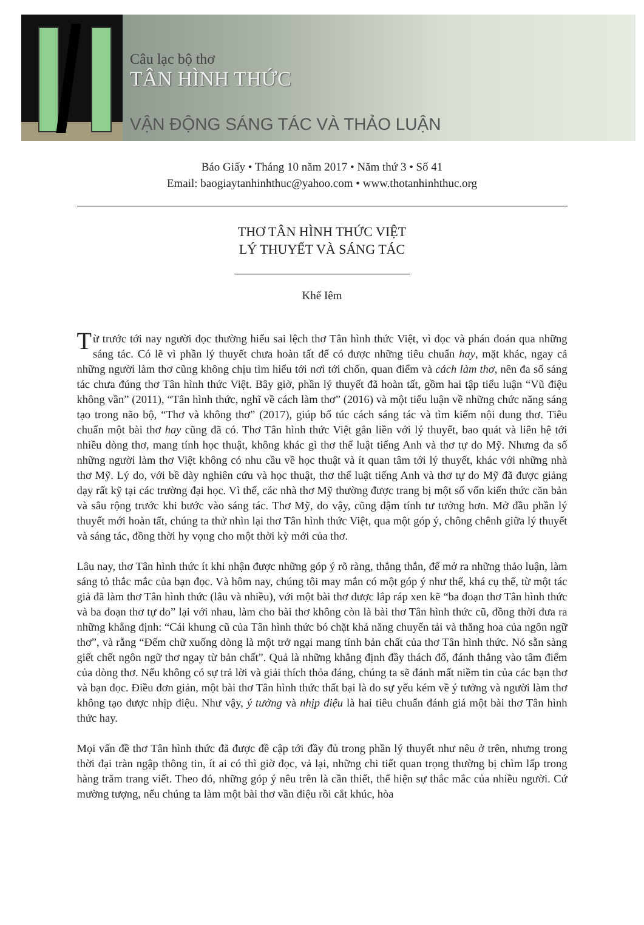Câu lạc bộ thơ
TÂN HÌNH THỨC
VẬN ĐỘNG SÁNG TÁC VÀ THẢO LUẬN
Báo Giấy • Tháng 10 năm 2017 • Năm thứ 3 • Số 41
Email: baogiaytanhinhthuc@yahoo.com • www.thotanhinhthuc.org
THƠ TÂN HÌNH THỨC VIỆT
LÝ THUYẾT VÀ SÁNG TÁC
Khế Iêm
Từ trước tới nay người đọc thường hiểu sai lệch thơ Tân hình thức Việt, vì đọc và phán đoán qua những sáng tác. Có lẽ vì phần lý thuyết chưa hoàn tất để có được những tiêu chuẩn hay, mặt khác, ngay cả những người làm thơ cũng không chịu tìm hiểu tới nơi tới chốn, quan điểm và cách làm thơ, nên đa số sáng tác chưa đúng thơ Tân hình thức Việt. Bây giờ, phần lý thuyết đã hoàn tất, gồm hai tập tiểu luận “Vũ điệu không vần” (2011), “Tân hình thức, nghĩ về cách làm thơ” (2016) và một tiểu luận về những chức năng sáng tạo trong não bộ, “Thơ và không thơ” (2017), giúp bổ túc cách sáng tác và tìm kiếm nội dung thơ. Tiêu chuẩn một bài thơ hay cũng đã có. Thơ Tân hình thức Việt gắn liền với lý thuyết, bao quát và liên hệ tới nhiều dòng thơ, mang tính học thuật, không khác gì thơ thể luật tiếng Anh và thơ tự do Mỹ. Nhưng đa số những người làm thơ Việt không có nhu cầu về học thuật và ít quan tâm tới lý thuyết, khác với những nhà thơ Mỹ. Lý do, với bề dày nghiên cứu và học thuật, thơ thể luật tiếng Anh và thơ tự do Mỹ đã được giảng dạy rất kỹ tại các trường đại học. Vì thế, các nhà thơ Mỹ thường được trang bị một số vốn kiến thức căn bản và sâu rộng trước khi bước vào sáng tác. Thơ Mỹ, do vậy, cũng đậm tính tư tưởng hơn. Mở đầu phần lý thuyết mới hoàn tất, chúng ta thử nhìn lại thơ Tân hình thức Việt, qua một góp ý, chông chênh giữa lý thuyết và sáng tác, đồng thời hy vọng cho một thời kỳ mới của thơ.
Lâu nay, thơ Tân hình thức ít khi nhận được những góp ý rõ ràng, thẳng thắn, để mở ra những thảo luận, làm sáng tỏ thắc mắc của bạn đọc. Và hôm nay, chúng tôi may mắn có một góp ý như thế, khá cụ thể, từ một tác giả đã làm thơ Tân hình thức (lâu và nhiều), với một bài thơ được lắp ráp xen kẽ “ba đoạn thơ Tân hình thức và ba đoạn thơ tự do” lại với nhau, làm cho bài thơ không còn là bài thơ Tân hình thức cũ, đồng thời đưa ra những khẳng định: “Cái khung cũ của Tân hình thức bó chặt khả năng chuyển tải và thăng hoa của ngôn ngữ thơ”, và rằng “Đếm chữ xuống dòng là một trở ngại mang tính bản chất của thơ Tân hình thức. Nó sẵn sàng giết chết ngôn ngữ thơ ngay từ bản chất”. Quả là những khẳng định đầy thách đố, đánh thẳng vào tâm điểm của dòng thơ. Nếu không có sự trả lời và giải thích thỏa đáng, chúng ta sẽ đánh mất niềm tin của các bạn thơ và bạn đọc. Điều đơn giản, một bài thơ Tân hình thức thất bại là do sự yếu kém về ý tưởng và người làm thơ không tạo được nhịp điệu. Như vậy, ý tưởng và nhịp điệu là hai tiêu chuẩn đánh giá một bài thơ Tân hình thức hay.
Mọi vấn đề thơ Tân hình thức đã được đề cập tới đầy đủ trong phần lý thuyết như nêu ở trên, nhưng trong thời đại tràn ngập thông tin, ít ai có thì giờ đọc, vả lại, những chi tiết quan trọng thường bị chìm lấp trong hàng trăm trang viết. Theo đó, những góp ý nêu trên là cần thiết, thể hiện sự thắc mắc của nhiều người. Cứ mường tượng, nếu chúng ta làm một bài thơ vần điệu rồi cắt khúc, hòa